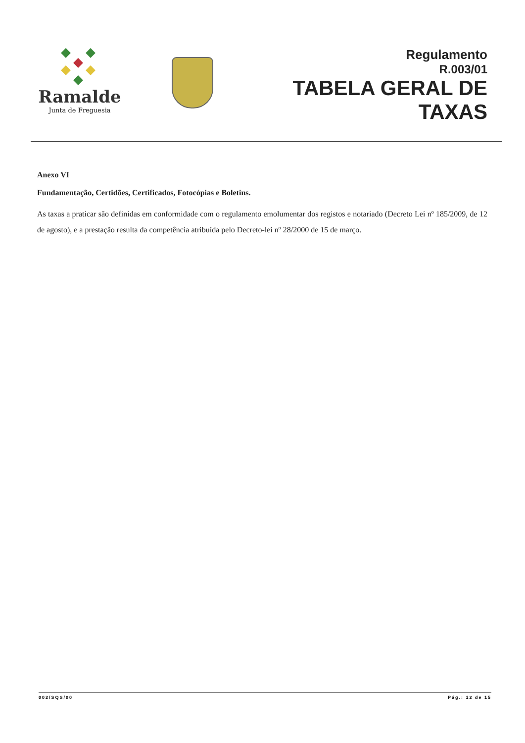Ramalde
Junta de Freguesia
Regulamento
R.003/01
TABELA GERAL DE
TAXAS
Anexo VI
Fundamentação, Certidões, Certificados, Fotocópias e Boletins.
As taxas a praticar são definidas em conformidade com o regulamento emolumentar dos registos e notariado (Decreto Lei nº 185/2009, de 12 de agosto), e a prestação resulta da competência atribuída pelo Decreto-lei nº 28/2000 de 15 de março.
002/SQS/00 Pág.: 12 de 15